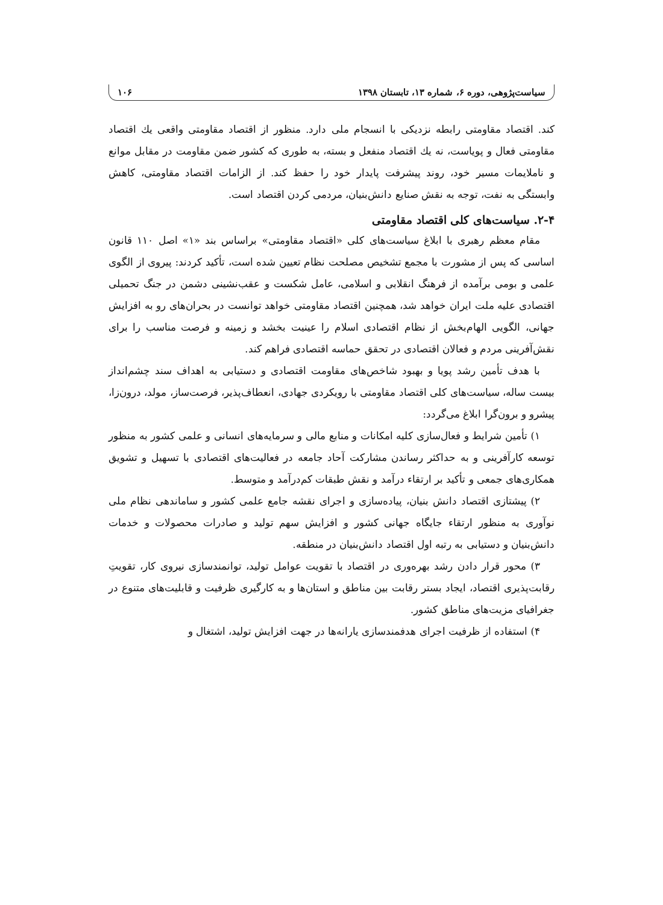سیاست‌پژوهی، دوره ۶، شماره ۱۳، تابستان ۱۳۹۸ ۱۰۶
کند. اقتصاد مقاومتی رابطه نزدیکی با انسجام ملی دارد. منظور از اقتصاد مقاومتی واقعی یك اقتصاد مقاومتی فعال و پویاست، نه یك اقتصاد منفعل و بسته، به طوری که کشور ضمن مقاومت در مقابل موانع و ناملایمات مسیر خود، روند پیشرفت پایدار خود را حفظ کند. از الزامات اقتصاد مقاومتی، کاهش وابستگی به نفت، توجه به نقش صنایع دانش‌بنیان، مردمی کردن اقتصاد است.
۲-۴. سیاست‌های کلی اقتصاد مقاومتی
مقام معظم رهبری با ابلاغ سیاست‌های کلی «اقتصاد مقاومتی» براساس بند «۱» اصل ۱۱۰ قانون اساسی که پس از مشورت با مجمع تشخیص مصلحت نظام تعیین شده است، تأکید کردند: پیروی از الگوی علمی و بومی برآمده از فرهنگ انقلابی و اسلامی، عامل شکست و عقب‌نشینی دشمن در جنگ تحمیلی اقتصادی علیه ملت ایران خواهد شد، همچنین اقتصاد مقاومتی خواهد توانست در بحران‌های رو به افزایش جهانی، الگویی الهام‌بخش از نظام اقتصادی اسلام را عینیت بخشد و زمینه و فرصت مناسب را برای نقش‌آفرینی مردم و فعالان اقتصادی در تحقق حماسه اقتصادی فراهم کند.
با هدف تأمین رشد پویا و بهبود شاخص‌های مقاومت اقتصادی و دستیابی به اهداف سند چشم‌انداز بیست ساله، سیاست‌های کلی اقتصاد مقاومتی با رویکردی جهادی، انعطاف‌پذیر، فرصت‌ساز، مولد، درون‌زا، پیشرو و برون‌گرا ابلاغ می‌گردد:
۱) تأمین شرایط و فعال‌سازی کلیه امکانات و منابع مالی و سرمایه‌های انسانی و علمی کشور به منظور توسعه کارآفرینی و به حداکثر رساندن مشارکت آحاد جامعه در فعالیت‌های اقتصادی با تسهیل و تشویق همکاری‌های جمعی و تأکید بر ارتقاء درآمد و نقش طبقات کم‌درآمد و متوسط.
۲) پیشتازی اقتصاد دانش بنیان، پیاده‌سازی و اجرای نقشه جامع علمی کشور و ساماندهی نظام ملی نوآوری به منظور ارتقاء جایگاه جهانی کشور و افزایش سهم تولید و صادرات محصولات و خدمات دانش‌بنیان و دستیابی به رتبه اول اقتصاد دانش‌بنیان در منطقه.
۳) محور قرار دادن رشد بهره‌وری در اقتصاد با تقویت عوامل تولید، توانمندسازی نیروی کار، تقویتِ رقابت‌پذیری اقتصاد، ایجاد بستر رقابت بین مناطق و استان‌ها و به کارگیری ظرفیت و قابلیت‌های متنوع در جغرافیای مزیت‌های مناطق کشور.
۴) استفاده از ظرفیت اجرای هدفمندسازی یارانه‌ها در جهت افزایش تولید، اشتغال و